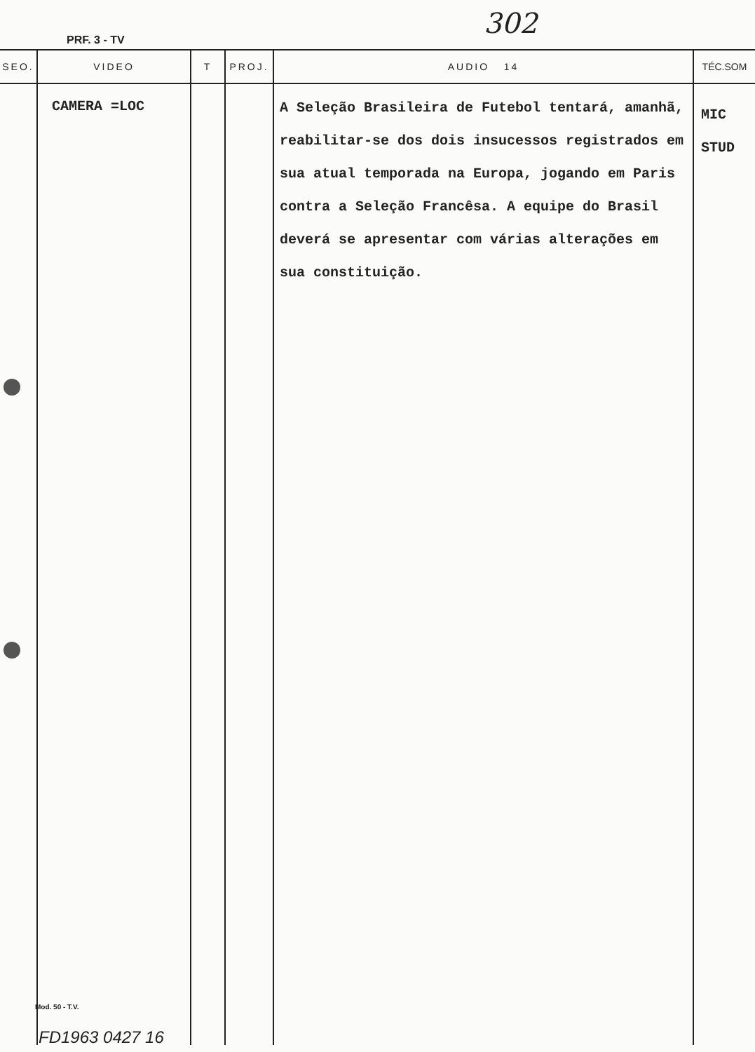302
PRF. 3 - TV
| SEO. | VIDEO | T | PROJ. | AUDIO 14 | TÉC.SOM |
| --- | --- | --- | --- | --- | --- |
| | CAMERA =LOC | | | A Seleção Brasileira de Futebol tentará, amanhã, reabilitar-se dos dois insucessos registrados em sua atual temporada na Europa, jogando em Paris contra a Seleção Francêsa. A equipe do Brasil deverá se apresentar com várias alterações em sua constituição. | MIC STUD |
Mod. 50 - T.V.
FD1963 0427 16